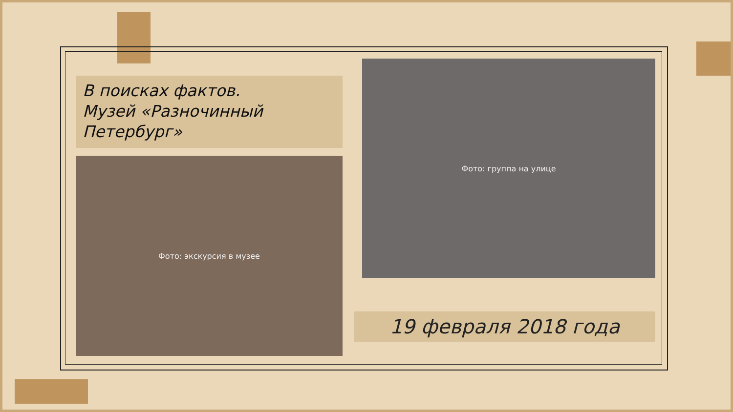В поисках фактов.
Музей «Разночинный
Петербург»
Фото: экскурсия в музее
Фото: группа на улице
19 февраля 2018 года